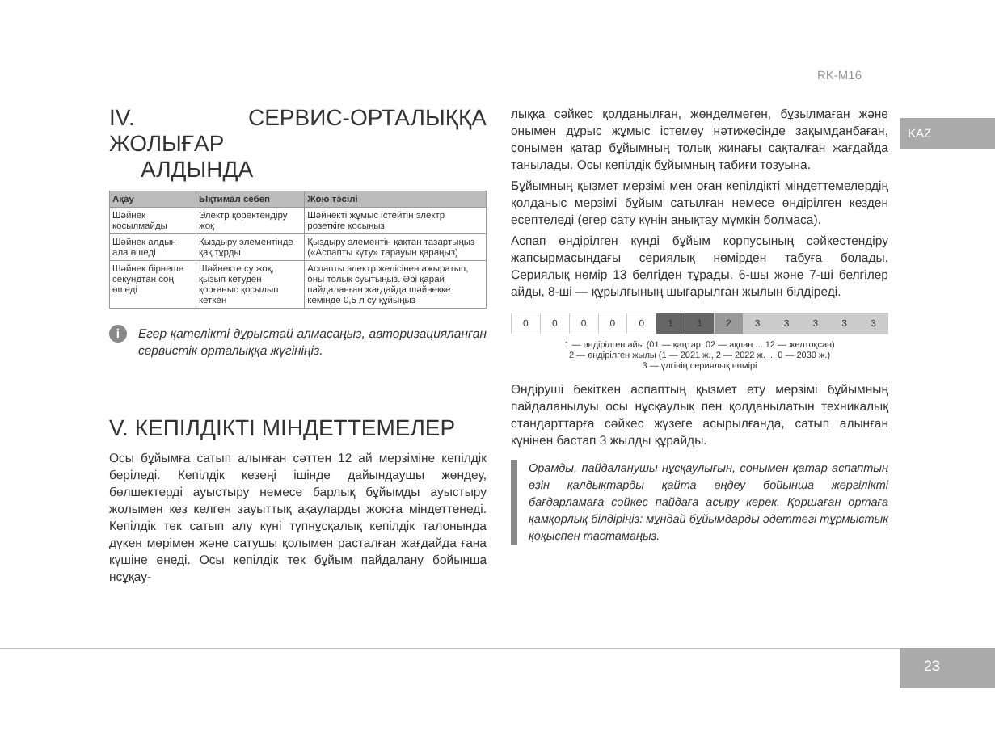RK-M16
KAZ
IV. СЕРВИС-ОРТАЛЫҚҚА ЖОЛЫҒАР
АЛДЫНДА
| Ақау | Ықтимал себеп | Жою тәсілі |
| --- | --- | --- |
| Шәйнек қосылмайды | Электр қоректендіру жоқ | Шәйнекті жұмыс істейтін электр розеткіге қосыңыз |
| Шәйнек алдын ала өшеді | Қыздыру элементінде қақ тұрды | Қыздыру элементін қақтан тазартыңыз («Аспапты күту» тарауын қараңыз) |
| Шәйнек бірнеше секундтан соң өшеді | Шәйнекте су жоқ, қызып кетуден қорғаныс қосылып кеткен | Аспапты электр желісінен ажыратып, оны толық суытыңыз. Әрі қарай пайдаланған жағдайда шәйнекке кемінде 0,5 л су құйыңыз |
i Егер қателікті дұрыстай алмасаңыз, авторизацияланған сервистік орталыққа жүгініңіз.
V. КЕПІЛДІКТІ МІНДЕТТЕМЕЛЕР
Осы бұйымға сатып алынған сәттен 12 ай мерзіміне кепілдік беріледі. Кепілдік кезеңі ішінде дайындаушы жөндеу, бөлшектерді ауыстыру немесе барлық бұйымды ауыстыру жолымен кез келген зауыттық ақауларды жоюға міндеттенеді. Кепілдік тек сатып алу күні түпнұсқалық кепілдік талонында дүкен мөрімен және сатушы қолымен расталған жағдайда ғана күшіне енеді. Осы кепілдік тек бұйым пайдалану бойынша нсұқау-
лыққа сәйкес қолданылған, жөнделмеген, бұзылмаған және онымен дұрыс жұмыс істемеу нәтижесінде зақымданбаған, сонымен қатар бұйымның толық жинағы сақталған жағдайда танылады. Осы кепілдік бұйымның табиғи тозуына.
Бұйымның қызмет мерзімі мен оған кепілдікті міндеттемелердің қолданыс мерзімі бұйым сатылған немесе өндірілген кезден есептеледі (егер сату күнін анықтау мүмкін болмаса).
Аспап өндірілген күнді бұйым корпусының сәйкестендіру жапсырмасындағы сериялық нөмірден табуға болады. Сериялық нөмір 13 белгіден тұрады. 6-шы және 7-ші белгілер айды, 8-ші — құрылғының шығарылған жылын білдіреді.
| 0 | 0 | 0 | 0 | 0 | 1 | 1 | 2 | 3 | 3 | 3 | 3 | 3 |
1 — өндірілген айы (01 — қаңтар, 02 — ақпан ... 12 — желтоқсан)
2 — өндірілген жылы (1 — 2021 ж., 2 — 2022 ж. ... 0 — 2030 ж.)
3 — үлгінің сериялық нөмірі
Өндіруші бекіткен аспаптың қызмет ету мерзімі бұйымның пайдаланылуы осы нұсқаулық пен қолданылатын техникалық стандарттарға сәйкес жүзеге асырылғанда, сатып алынған күнінен бастап 3 жылды құрайды.
Орамды, пайдаланушы нұсқаулығын, сонымен қатар аспаптың өзін қалдықтарды қайта өңдеу бойынша жергілікті бағдарламаға сәйкес пайдаға асыру керек. Қоршаған ортаға қамқорлық білдіріңіз: мұндай бұйымдарды әдеттегі тұрмыстық қоқыспен тастамаңыз.
23